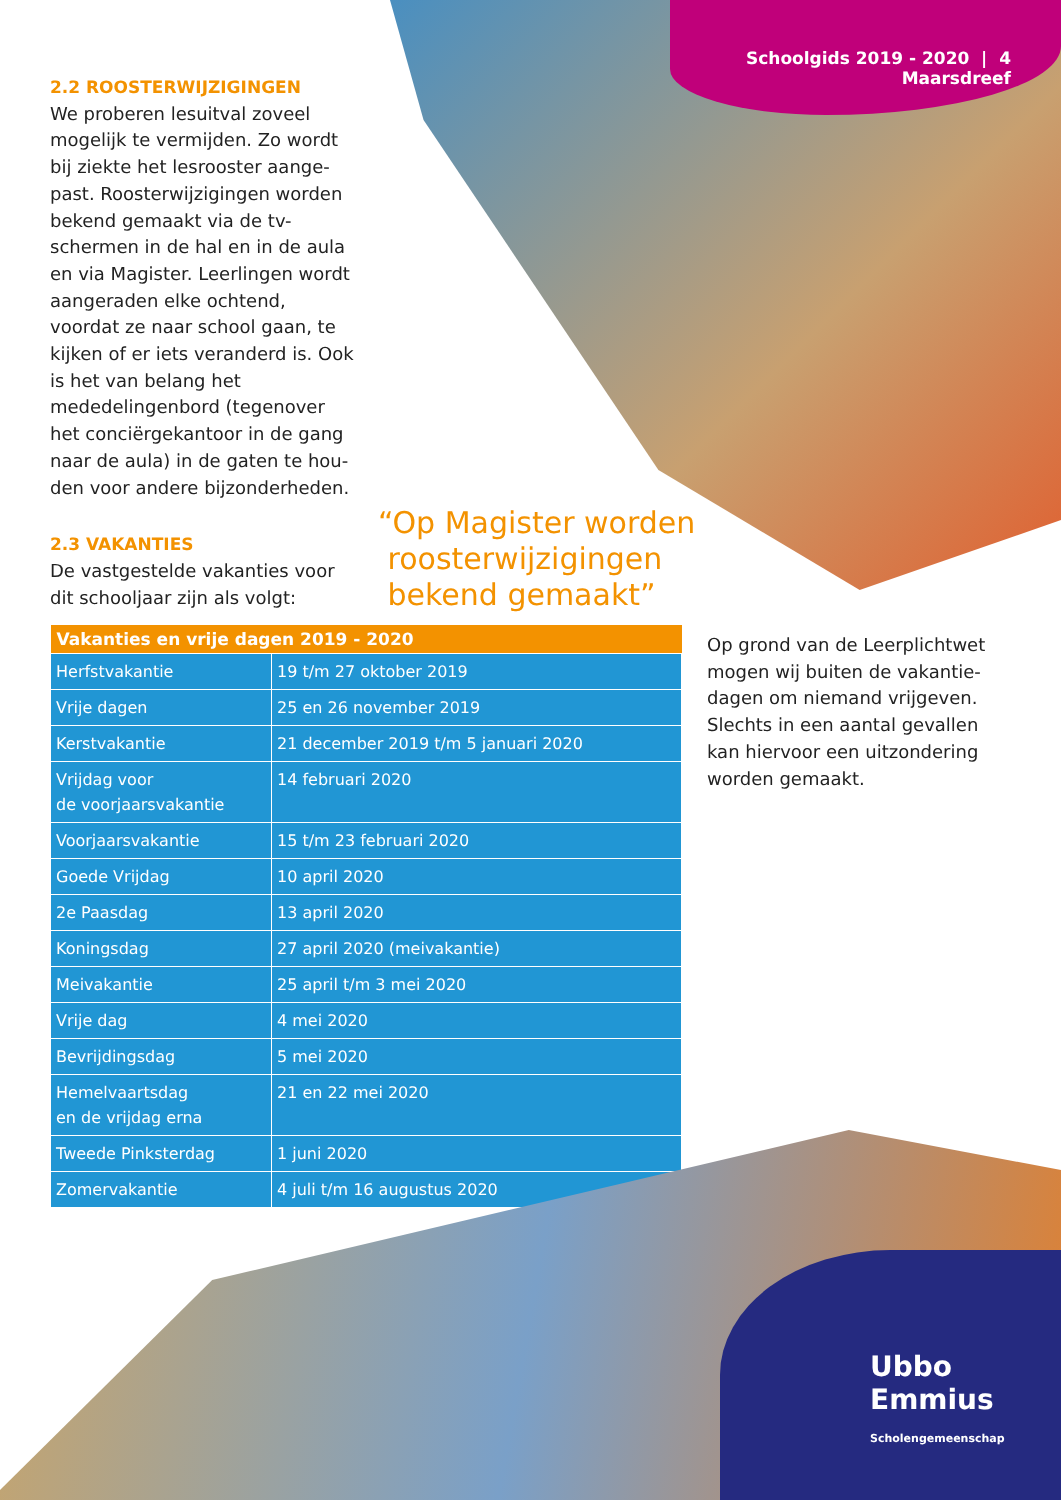Schoolgids 2019 - 2020 | 4
Maarsdreef
2.2 ROOSTERWIJZIGINGEN
We proberen lesuitval zoveel mogelijk te vermijden. Zo wordt bij ziekte het lesrooster aange­past. Roosterwijzigingen worden bekend gemaakt via de tv-schermen in de hal en in de aula en via Magister. Leerlingen wordt aangeraden elke ochtend, voordat ze naar school gaan, te kijken of er iets veranderd is. Ook is het van belang het mededelingenbord (tegenover het conciërgekantoor in de gang naar de aula) in de gaten te hou­den voor andere bijzonderheden.
2.3 VAKANTIES
De vastgestelde vakanties voor dit schooljaar zijn als volgt:
“Op Magister worden
roosterwijzigingen
bekend gemaakt”
| Vakanties en vrije dagen 2019 - 2020 | |
| --- | --- |
| Herfstvakantie | 19 t/m 27 oktober 2019 |
| Vrije dagen | 25 en 26 november 2019 |
| Kerstvakantie | 21 december 2019 t/m 5 januari 2020 |
| Vrijdag voor de voorjaarsvakantie | 14 februari 2020 |
| Voorjaarsvakantie | 15 t/m 23 februari 2020 |
| Goede Vrijdag | 10 april 2020 |
| 2e Paasdag | 13 april 2020 |
| Koningsdag | 27 april 2020 (meivakantie) |
| Meivakantie | 25 april t/m 3 mei 2020 |
| Vrije dag | 4 mei 2020 |
| Bevrijdingsdag | 5 mei 2020 |
| Hemelvaartsdag en de vrijdag erna | 21 en 22 mei 2020 |
| Tweede Pinksterdag | 1 juni 2020 |
| Zomervakantie | 4 juli t/m 16 augustus 2020 |
Op grond van de Leerplichtwet mogen wij buiten de vakantie­dagen om niemand vrijgeven. Slechts in een aantal gevallen kan hiervoor een uitzondering worden gemaakt.
Ubbo
Emmius
Scholengemeenschap